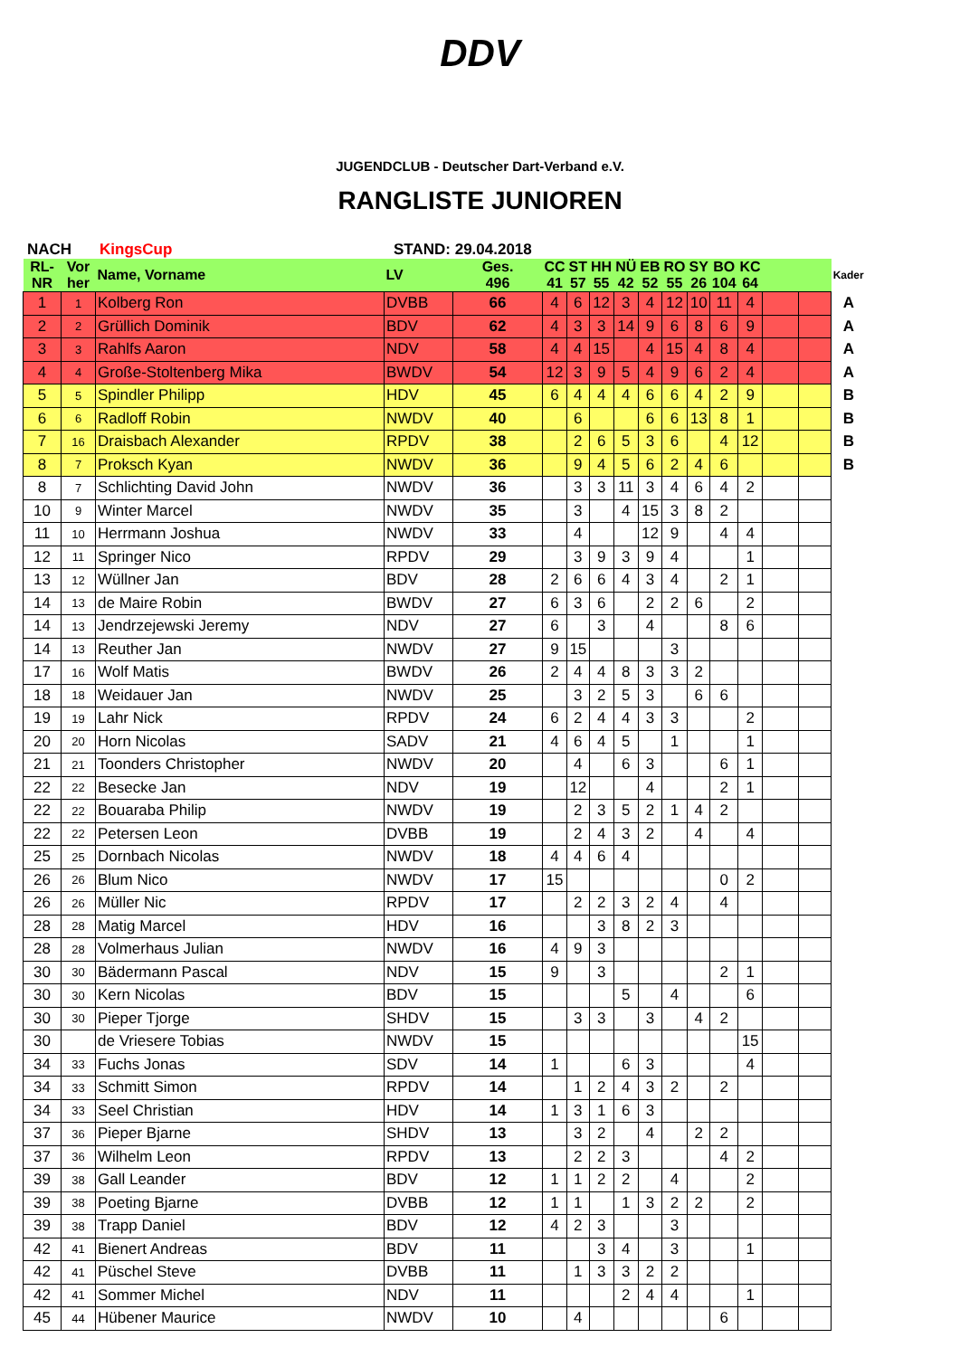DDV
JUGENDCLUB - Deutscher Dart-Verband e.V.
RANGLISTE JUNIOREN
NACH KingsCup STAND: 29.04.2018
| RL- NR | Vor her | Name, Vorname | LV | Ges. 496 | CC 41 | ST 57 | HH 55 | NÜ 42 | EB 52 | RO 55 | SY 26 | BO 104 | KC 64 | | | Kader |
| --- | --- | --- | --- | --- | --- | --- | --- | --- | --- | --- | --- | --- | --- | --- | --- | --- |
| 1 | 1 | Kolberg Ron | DVBB | 66 | 4 | 6 | 12 | 3 | 4 | 12 | 10 | 11 | 4 | | | A |
| 2 | 2 | Grüllich Dominik | BDV | 62 | 4 | 3 | 3 | 14 | 9 | 6 | 8 | 6 | 9 | | | A |
| 3 | 3 | Rahlfs Aaron | NDV | 58 | 4 | 4 | 15 | | 4 | 15 | 4 | 8 | 4 | | | A |
| 4 | 4 | Große-Stoltenberg Mika | BWDV | 54 | 12 | 3 | 9 | 5 | 4 | 9 | 6 | 2 | 4 | | | A |
| 5 | 5 | Spindler Philipp | HDV | 45 | 6 | 4 | 4 | 4 | 6 | 6 | 4 | 2 | 9 | | | B |
| 6 | 6 | Radloff Robin | NWDV | 40 | | 6 | | | 6 | 6 | 13 | 8 | 1 | | | B |
| 7 | 16 | Draisbach Alexander | RPDV | 38 | | 2 | 6 | 5 | 3 | 6 | | 4 | 12 | | | B |
| 8 | 7 | Proksch Kyan | NWDV | 36 | | 9 | 4 | 5 | 6 | 2 | 4 | 6 | | | | B |
| 8 | 7 | Schlichting David John | NWDV | 36 | | 3 | 3 | 11 | 3 | 4 | 6 | 4 | 2 | | | |
| 10 | 9 | Winter Marcel | NWDV | 35 | | 3 | | 4 | 15 | 3 | 8 | 2 | | | | |
| 11 | 10 | Herrmann Joshua | NWDV | 33 | | 4 | | | 12 | 9 | | 4 | 4 | | | |
| 12 | 11 | Springer Nico | RPDV | 29 | | 3 | 9 | 3 | 9 | 4 | | | 1 | | | |
| 13 | 12 | Wüllner Jan | BDV | 28 | 2 | 6 | 6 | 4 | 3 | 4 | | 2 | 1 | | | |
| 14 | 13 | de Maire Robin | BWDV | 27 | 6 | 3 | 6 | | 2 | 2 | 6 | | 2 | | | |
| 14 | 13 | Jendrzejewski Jeremy | NDV | 27 | 6 | | 3 | | 4 | | | 8 | 6 | | | |
| 14 | 13 | Reuther Jan | NWDV | 27 | 9 | 15 | | | | 3 | | | | | | |
| 17 | 16 | Wolf Matis | BWDV | 26 | 2 | 4 | 4 | 8 | 3 | 3 | 2 | | | | | |
| 18 | 18 | Weidauer Jan | NWDV | 25 | | 3 | 2 | 5 | 3 | | 6 | 6 | | | | |
| 19 | 19 | Lahr Nick | RPDV | 24 | 6 | 2 | 4 | 4 | 3 | 3 | | | 2 | | | |
| 20 | 20 | Horn Nicolas | SADV | 21 | 4 | 6 | 4 | 5 | | 1 | | | 1 | | | |
| 21 | 21 | Toonders Christopher | NWDV | 20 | | 4 | | 6 | 3 | | | 6 | 1 | | | |
| 22 | 22 | Besecke Jan | NDV | 19 | | 12 | | | 4 | | | 2 | 1 | | | |
| 22 | 22 | Bouaraba Philip | NWDV | 19 | | 2 | 3 | 5 | 2 | 1 | 4 | 2 | | | | |
| 22 | 22 | Petersen Leon | DVBB | 19 | | 2 | 4 | 3 | 2 | | 4 | | 4 | | | |
| 25 | 25 | Dornbach Nicolas | NWDV | 18 | 4 | 4 | 6 | 4 | | | | | | | | |
| 26 | 26 | Blum Nico | NWDV | 17 | 15 | | | | | | | 0 | 2 | | | |
| 26 | 26 | Müller Nic | RPDV | 17 | | 2 | 2 | 3 | 2 | 4 | | 4 | | | | |
| 28 | 28 | Matig Marcel | HDV | 16 | | | 3 | 8 | 2 | 3 | | | | | | |
| 28 | 28 | Volmerhaus Julian | NWDV | 16 | 4 | 9 | 3 | | | | | | | | | |
| 30 | 30 | Bädermann Pascal | NDV | 15 | 9 | | 3 | | | | | 2 | 1 | | | |
| 30 | 30 | Kern Nicolas | BDV | 15 | | | | 5 | | 4 | | | 6 | | | |
| 30 | 30 | Pieper Tjorge | SHDV | 15 | | 3 | 3 | | 3 | | 4 | 2 | | | | |
| 30 | | de Vriesere Tobias | NWDV | 15 | | | | | | | | | 15 | | | |
| 34 | 33 | Fuchs Jonas | SDV | 14 | 1 | | | 6 | 3 | | | | 4 | | | |
| 34 | 33 | Schmitt Simon | RPDV | 14 | | 1 | 2 | 4 | 3 | 2 | | 2 | | | | |
| 34 | 33 | Seel Christian | HDV | 14 | 1 | 3 | 1 | 6 | 3 | | | | | | | |
| 37 | 36 | Pieper Bjarne | SHDV | 13 | | 3 | 2 | | 4 | | 2 | 2 | | | | |
| 37 | 36 | Wilhelm Leon | RPDV | 13 | | 2 | 2 | 3 | | | | 4 | 2 | | | |
| 39 | 38 | Gall Leander | BDV | 12 | 1 | 1 | 2 | 2 | | 4 | | | 2 | | | |
| 39 | 38 | Poeting Bjarne | DVBB | 12 | 1 | 1 | | 1 | 3 | 2 | 2 | | 2 | | | |
| 39 | 38 | Trapp Daniel | BDV | 12 | 4 | 2 | 3 | | | 3 | | | | | | |
| 42 | 41 | Bienert Andreas | BDV | 11 | | | 3 | 4 | | 3 | | | 1 | | | |
| 42 | 41 | Püschel Steve | DVBB | 11 | | 1 | 3 | 3 | 2 | 2 | | | | | | |
| 42 | 41 | Sommer Michel | NDV | 11 | | | | 2 | 4 | 4 | | | 1 | | | |
| 45 | 44 | Hübener Maurice | NWDV | 10 | | 4 | | | | | | 6 | | | | |